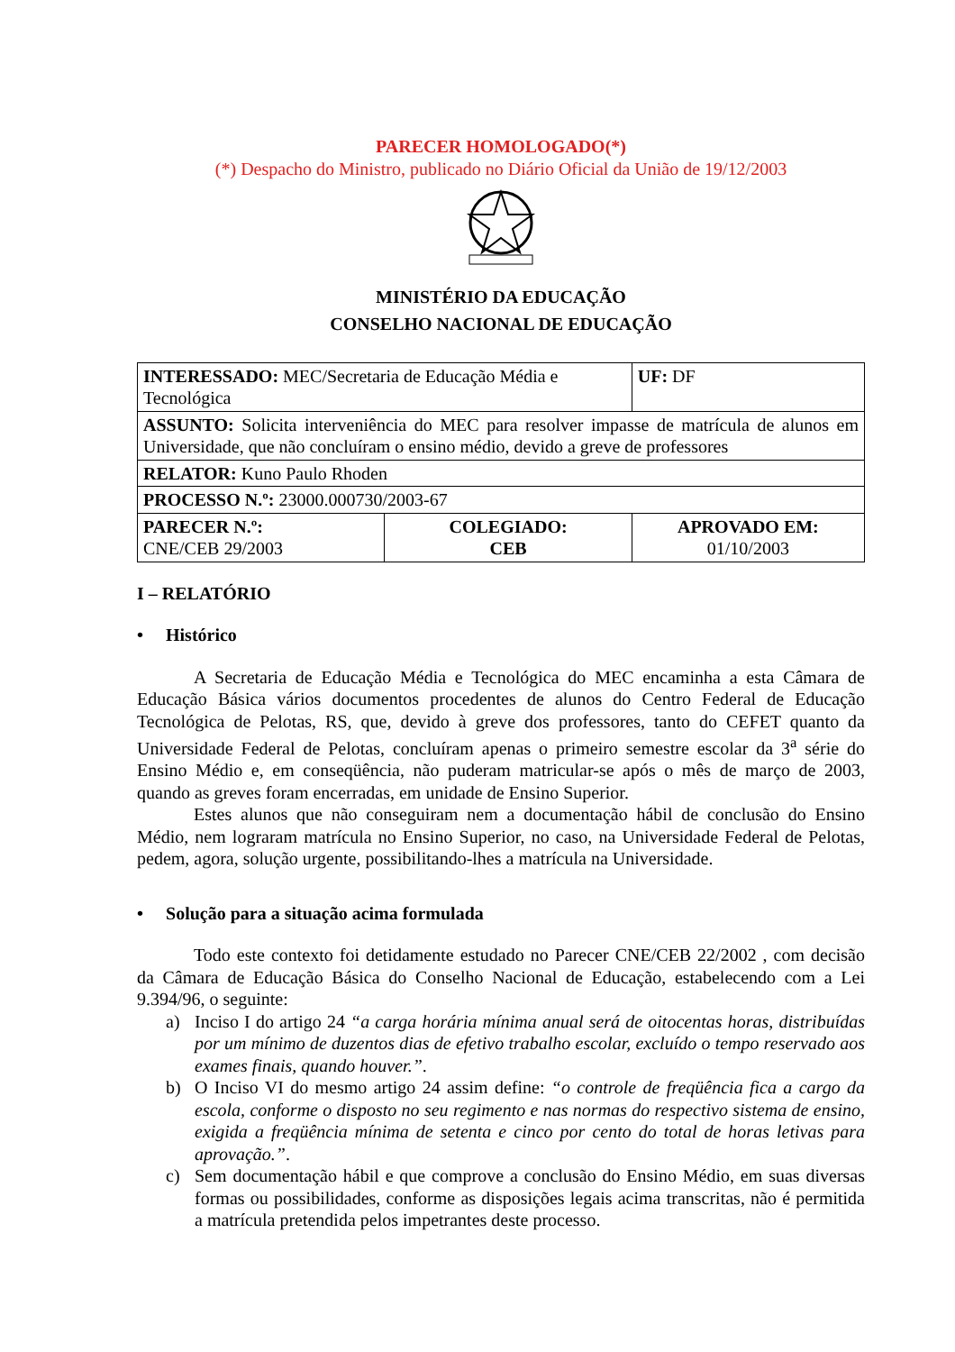PARECER HOMOLOGADO(*)
(*) Despacho do Ministro, publicado no Diário Oficial da União de 19/12/2003
MINISTÉRIO DA EDUCAÇÃO
CONSELHO NACIONAL DE EDUCAÇÃO
| INTERESSADO: MEC/Secretaria de Educação Média e Tecnológica | | UF: DF |
| ASSUNTO: Solicita interveniência do MEC para resolver impasse de matrícula de alunos em Universidade, que não concluíram o ensino médio, devido a greve de professores | | |
| RELATOR: Kuno Paulo Rhoden | | |
| PROCESSO N.º: 23000.000730/2003-67 | | |
| PARECER N.º: CNE/CEB 29/2003 | COLEGIADO: CEB | APROVADO EM: 01/10/2003 |
I – RELATÓRIO
• Histórico
A Secretaria de Educação Média e Tecnológica do MEC encaminha a esta Câmara de Educação Básica vários documentos procedentes de alunos do Centro Federal de Educação Tecnológica de Pelotas, RS, que, devido à greve dos professores, tanto do CEFET quanto da Universidade Federal de Pelotas, concluíram apenas o primeiro semestre escolar da 3<sup>a</sup> série do Ensino Médio e, em conseqüência, não puderam matricular-se após o mês de março de 2003, quando as greves foram encerradas, em unidade de Ensino Superior.
Estes alunos que não conseguiram nem a documentação hábil de conclusão do Ensino Médio, nem lograram matrícula no Ensino Superior, no caso, na Universidade Federal de Pelotas, pedem, agora, solução urgente, possibilitando-lhes a matrícula na Universidade.
• Solução para a situação acima formulada
Todo este contexto foi detidamente estudado no Parecer CNE/CEB 22/2002 , com decisão da Câmara de Educação Básica do Conselho Nacional de Educação, estabelecendo com a Lei 9.394/96, o seguinte:
a) Inciso I do artigo 24 “a carga horária mínima anual será de oitocentas horas, distribuídas por um mínimo de duzentos dias de efetivo trabalho escolar, excluído o tempo reservado aos exames finais, quando houver.”.
b) O Inciso VI do mesmo artigo 24 assim define: “o controle de freqüência fica a cargo da escola, conforme o disposto no seu regimento e nas normas do respectivo sistema de ensino, exigida a freqüência mínima de setenta e cinco por cento do total de horas letivas para aprovação.”.
c) Sem documentação hábil e que comprove a conclusão do Ensino Médio, em suas diversas formas ou possibilidades, conforme as disposições legais acima transcritas, não é permitida a matrícula pretendida pelos impetrantes deste processo.